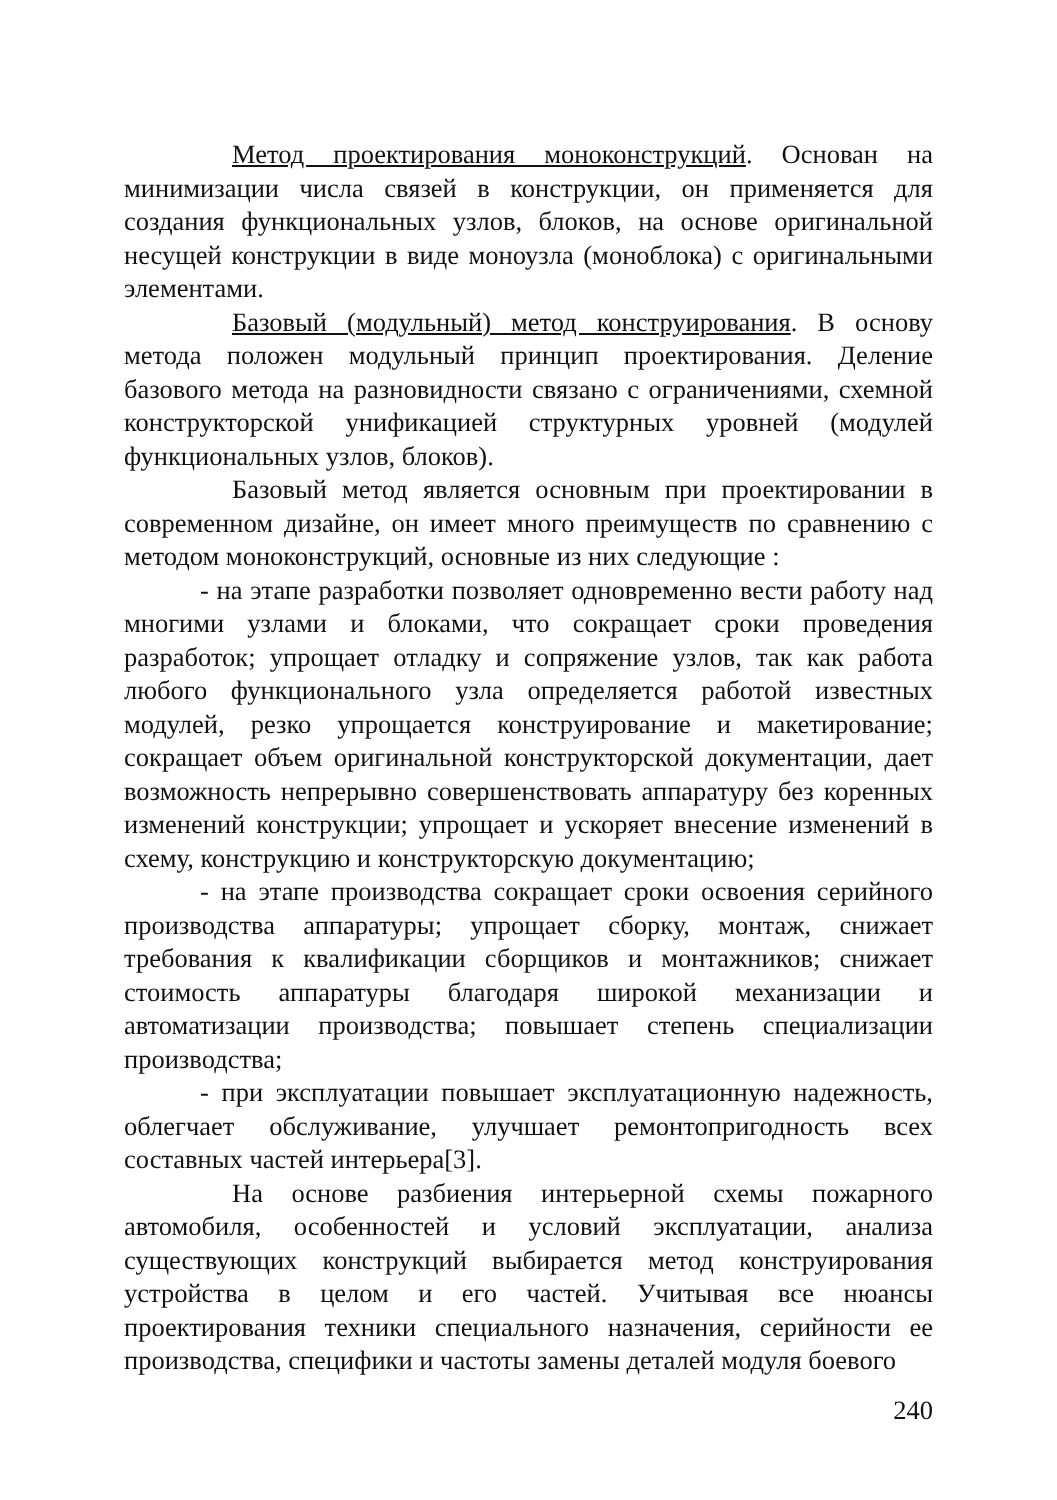Метод проектирования моноконструкций. Основан на минимизации числа связей в конструкции, он применяется для создания функциональных узлов, блоков, на основе оригинальной несущей конструкции в виде моноузла (моноблока) с оригинальными элементами.
Базовый (модульный) метод конструирования. В основу метода положен модульный принцип проектирования. Деление базового метода на разновидности связано с ограничениями, схемной конструкторской унификацией структурных уровней (модулей функциональных узлов, блоков).
Базовый метод является основным при проектировании в современном дизайне, он имеет много преимуществ по сравнению с методом моноконструкций, основные из них следующие :
- на этапе разработки позволяет одновременно вести работу над многими узлами и блоками, что сокращает сроки проведения разработок; упрощает отладку и сопряжение узлов, так как работа любого функционального узла определяется работой известных модулей, резко упрощается конструирование и макетирование; сокращает объем оригинальной конструкторской документации, дает возможность непрерывно совершенствовать аппаратуру без коренных изменений конструкции; упрощает и ускоряет внесение изменений в схему, конструкцию и конструкторскую документацию;
- на этапе производства сокращает сроки освоения серийного производства аппаратуры; упрощает сборку, монтаж, снижает требования к квалификации сборщиков и монтажников; снижает стоимость аппаратуры благодаря широкой механизации и автоматизации производства; повышает степень специализации производства;
- при эксплуатации повышает эксплуатационную надежность, облегчает обслуживание, улучшает ремонтопригодность всех составных частей интерьера[3].
На основе разбиения интерьерной схемы пожарного автомобиля, особенностей и условий эксплуатации, анализа существующих конструкций выбирается метод конструирования устройства в целом и его частей. Учитывая все нюансы проектирования техники специального назначения, серийности ее производства, специфики и частоты замены деталей модуля боевого
240